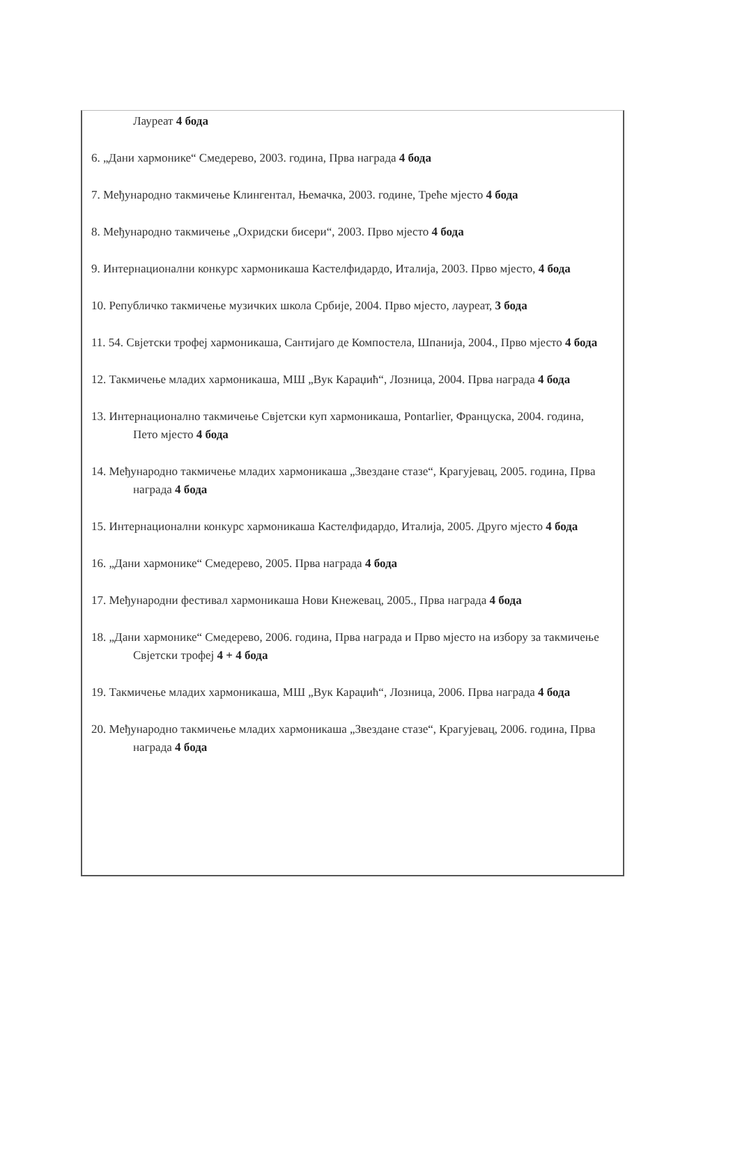Лауреат 4 бода
6. „Дани хармонике“ Смедерево, 2003. година, Прва награда 4 бода
7. Међународно такмичење Клингентал, Њемачка, 2003. године, Треће мјесто 4 бода
8. Међународно такмичење „Охридски бисери“, 2003. Прво мјесто 4 бода
9. Интернационални конкурс хармоникаша Кастелфидардо, Италија, 2003. Прво мјесто, 4 бода
10. Републичко такмичење музичких школа Србије, 2004. Прво мјесто, лауреат, 3 бода
11. 54. Свјетски трофеј хармоникаша, Сантијаго де Компостела, Шпанија, 2004., Прво мјесто 4 бода
12. Такмичење младих хармоникаша, МШ „Вук Караџић“, Лозница, 2004. Прва награда 4 бода
13. Интернационално такмичење Свјетски куп хармоникаша, Pontarlier, Француска, 2004. година, Пето мјесто 4 бода
14. Међународно такмичење младих хармоникаша „Звездане стазе“, Крагујевац, 2005. година, Прва награда 4 бода
15. Интернационални конкурс хармоникаша Кастелфидардо, Италија, 2005. Друго мјесто 4 бода
16. „Дани хармонике“ Смедерево, 2005. Прва награда 4 бода
17. Међународни фестивал хармоникаша Нови Кнежевац, 2005., Прва награда 4 бода
18. „Дани хармонике“ Смедерево, 2006. година, Прва награда и Прво мјесто на избору за такмичење Свјетски трофеј 4 + 4 бода
19. Такмичење младих хармоникаша, МШ „Вук Караџић“, Лозница, 2006. Прва награда 4 бода
20. Међународно такмичење младих хармоникаша „Звездане стазе“, Крагујевац, 2006. година, Прва награда 4 бода